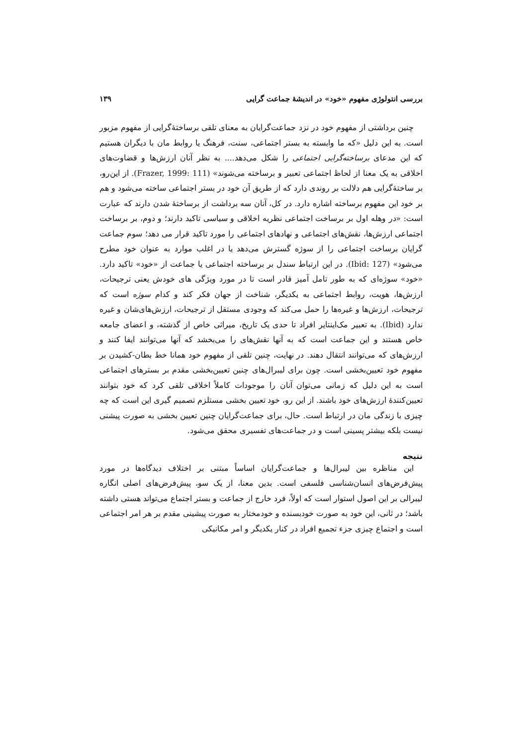بررسی انتولوژی مفهوم «خود» در اندیشهٔ جماعت گرایی ۱۳۹
چنین برداشتی از مفهوم خود در نزد جماعت‌گرایان به معنای تلقی برساختهٔ‌گرایی از مفهوم مزبور است. به این دلیل «که ما وابسته به بستر اجتماعی، سنت، فرهنگ یا روابط مان با دیگران هستیم که این مدعای برساخته‌گرایی اجتماعی را شکل می‌دهد.... به نظر آنان ارزش‌ها و قضاوت‌های اخلاقی به یک معنا از لحاظ اجتماعی تعبیر و برساخته می‌شوند» (Frazer, 1999: 111). از این‌رو، بر ساختهٔ‌گرایی هم دلالت بر روندی دارد که از طریق آن خود در بستر اجتماعی ساخته می‌شود و هم بر خود این مفهوم برساخته اشاره دارد. در کل، آنان سه برداشت از برساختهٔ شدن دارند که عبارت است: «در وهله اول بر برساخت اجتماعی نظریه اخلاقی و سیاسی تاکید دارند؛ و دوم، بر برساخت اجتماعی ارزش‌ها، نقش‌های اجتماعی و نهادهای اجتماعی را مورد تاکید قرار می دهد؛ سوم جماعت گرایان برساخت اجتماعی را از سوژه گسترش می‌دهد یا در اغلب موارد به عنوان خود مطرح می‌شود» (Ibid: 127). در این ارتباط سندل بر برساخته اجتماعی یا جماعت از «خود» تاکید دارد. «خود» سوژه‌ای که به طور تامل آمیز قادر است تا در مورد ویژگی های خودش یعنی ترجیحات، ارزش‌ها، هویت، روابط اجتماعی به یکدیگر، شناخت از جهان فکر کند و کدام سوژه است که ترجیحات، ارزش‌ها و غیره‌ها را حمل می‌کند که وجودی مستقل از ترجیحات، ارزش‌های‌شان و غیره ندارد (Ibid). به تعبیر مک‌اینتایر افراد تا حدی یک تاریخ، میراثی خاص از گذشته، و اعضای جامعه خاص هستند و این جماعت است که به آنها نقش‌های را می‌بخشد که آنها می‌توانند ایفا کنند و ارزش‌های که می‌توانند انتقال دهند. در نهایت، چنین تلقی از مفهوم خود همانا خط بطان-کشیدن بر مفهوم خود تعیین‌بخشی است. چون برای لیبرال‌های چنین تعیین‌بخشی مقدم بر بسترهای اجتماعی است به این دلیل که زمانی می‌توان آنان را موجودات کاملاً اخلاقی تلقی کرد که خود بتوانند تعیین‌کنندهٔ ارزش‌های خود باشند. از این رو، خود تعیین بخشی مستلزم تصمیم گیری این است که چه چیزی با زندگی مان در ارتباط است. حال، برای جماعت‌گرایان چنین تعیین بخشی به صورت پیشنی نیست بلکه بیشتر پسینی است و در جماعت‌های تفسیری محقق می‌شود.
نتیجه
این مناظره بین لیبرال‌ها و جماعت‌گرایان اساساً مبتنی بر اختلاف دیدگاه‌ها در مورد پیش‌فرض‌های انسان‌شناسی فلسفی است. بدین معنا، از یک سو، پیش‌فرض‌های اصلی انگاره لیبرالی بر این اصول استوار است که اولاً، فرد خارج از جماعت و بستر اجتماع می‌تواند هستی داشته باشد؛ در ثانی، این خود به صورت خودبسنده و خودمختار به صورت پیشینی مقدم بر هر امر اجتماعی است و اجتماع چیزی جزء تجمیع افراد در کنار یکدیگر و امر مکانیکی